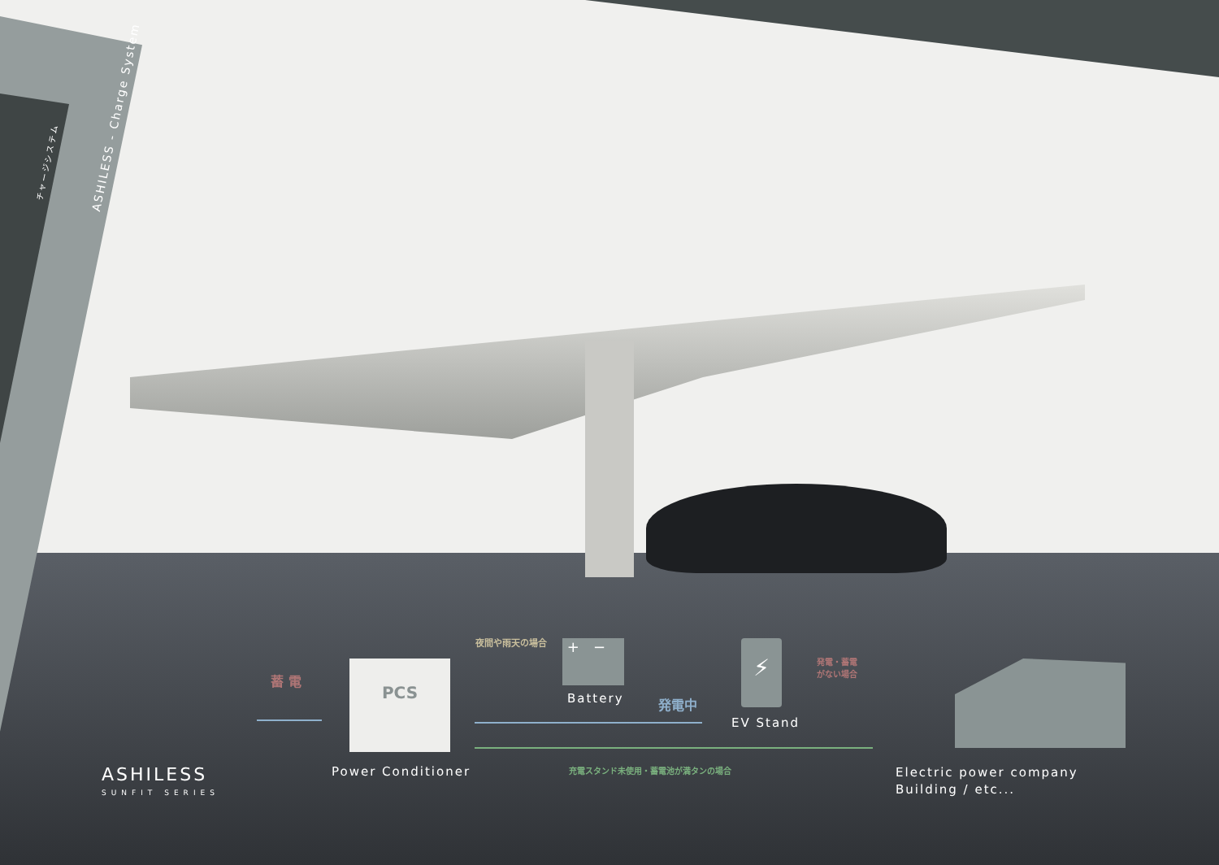ASHILESS - Charge System
チャージシステム
夜間や雨天の場合
蓄 電
PCS
+ −
Battery 発電中
⚡
EV Stand
発電・蓄電
がない場合
ASHILESS
SUNFIT SERIES
Power Conditioner
充電スタンド未使用・蓄電池が満タンの場合
Electric power company
Building / etc...